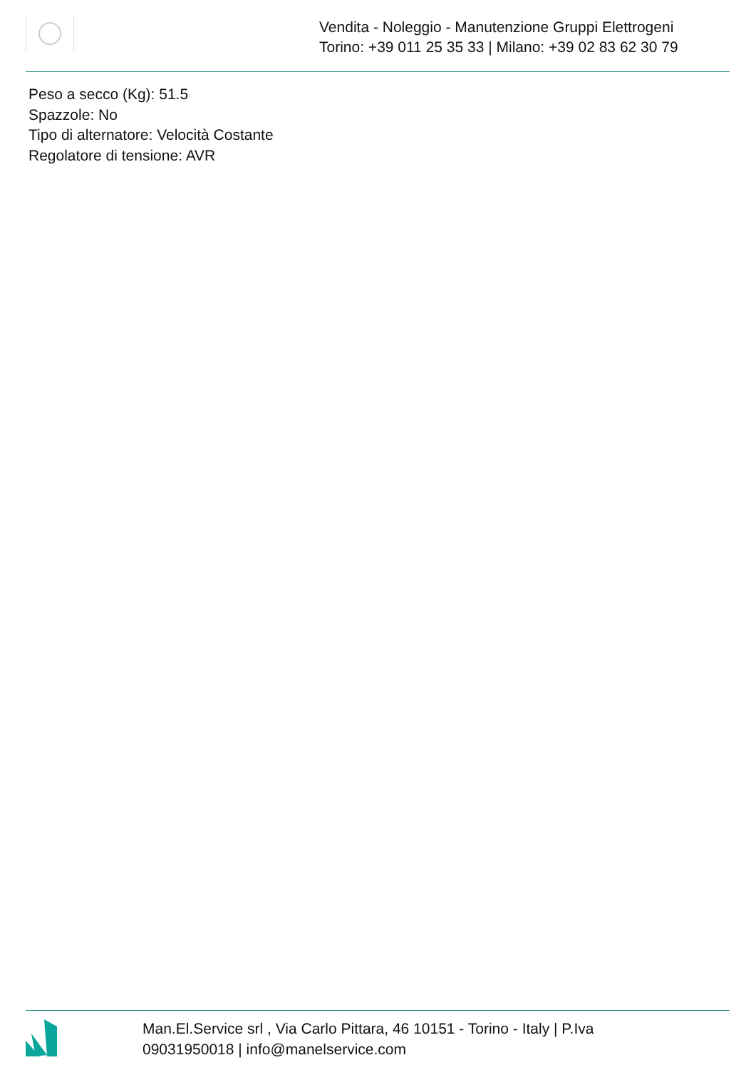Vendita - Noleggio - Manutenzione Gruppi Elettrogeni
Torino: +39 011 25 35 33 | Milano: +39 02 83 62 30 79
Peso a secco (Kg): 51.5
Spazzole: No
Tipo di alternatore: Velocità Costante
Regolatore di tensione: AVR
Man.El.Service srl , Via Carlo Pittara, 46 10151 - Torino - Italy | P.Iva 09031950018 | info@manelservice.com